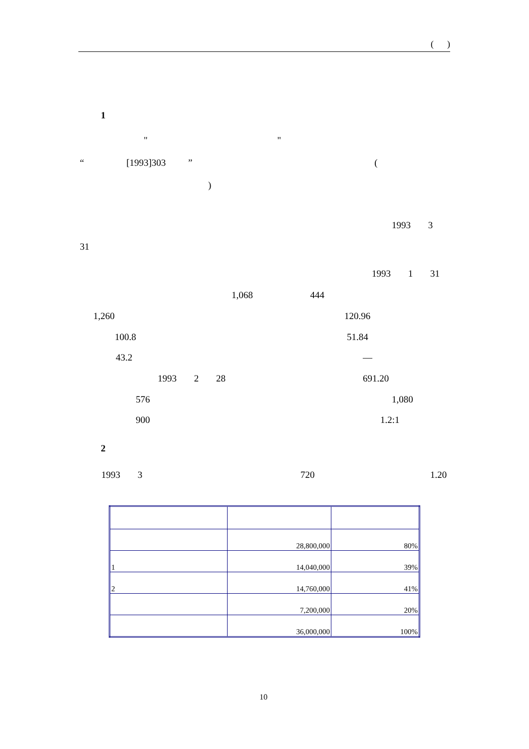( )
1
" "
“ [1993]303 ” (
)
1993 3
31
1993 1 31
1,068 444
1,260 120.96
100.8 51.84
43.2 —
1993 2 28 691.20
576 1,080
900 1.2:1
2
1993 3 720 1.20
| | 28,800,000 | 80% |
| 1 | 14,040,000 | 39% |
| 2 | 14,760,000 | 41% |
| | 7,200,000 | 20% |
| | 36,000,000 | 100% |
10